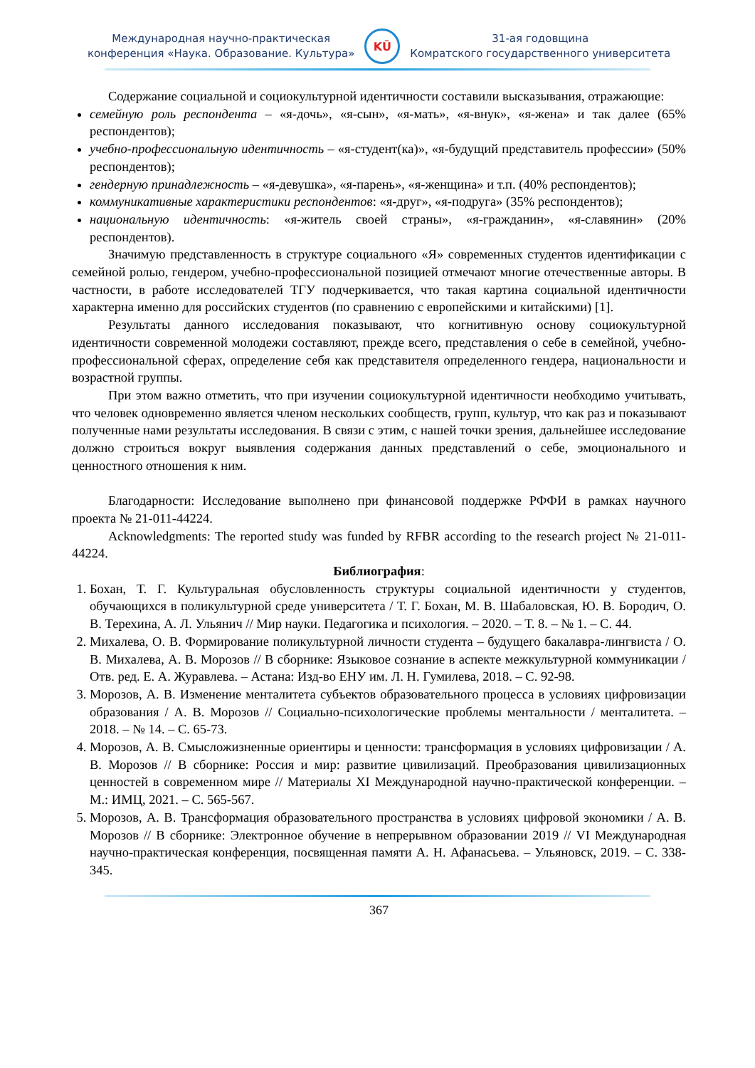Международная научно-практическая
конференция «Наука. Образование. Культура»
KŪ
31-ая годовщина
Комратского государственного университета
Содержание социальной и социокультурной идентичности составили высказывания, отражающие:
семейную роль респондента – «я-дочь», «я-сын», «я-мать», «я-внук», «я-жена» и так далее (65% респондентов);
учебно-профессиональную идентичность – «я-студент(ка)», «я-будущий представитель профессии» (50% респондентов);
гендерную принадлежность – «я-девушка», «я-парень», «я-женщина» и т.п. (40% респондентов);
коммуникативные характеристики респондентов: «я-друг», «я-подруга» (35% респондентов);
национальную идентичность: «я-житель своей страны», «я-гражданин», «я-славянин» (20% респондентов).
Значимую представленность в структуре социального «Я» современных студентов идентификации с семейной ролью, гендером, учебно-профессиональной позицией отмечают многие отечественные авторы. В частности, в работе исследователей ТГУ подчеркивается, что такая картина социальной идентичности характерна именно для российских студентов (по сравнению с европейскими и китайскими) [1].
Результаты данного исследования показывают, что когнитивную основу социокультурной идентичности современной молодежи составляют, прежде всего, представления о себе в семейной, учебно-профессиональной сферах, определение себя как представителя определенного гендера, национальности и возрастной группы.
При этом важно отметить, что при изучении социокультурной идентичности необходимо учитывать, что человек одновременно является членом нескольких сообществ, групп, культур, что как раз и показывают полученные нами результаты исследования. В связи с этим, с нашей точки зрения, дальнейшее исследование должно строиться вокруг выявления содержания данных представлений о себе, эмоционального и ценностного отношения к ним.
Благодарности: Исследование выполнено при финансовой поддержке РФФИ в рамках научного проекта № 21-011-44224.
Acknowledgments: The reported study was funded by RFBR according to the research project № 21-011-44224.
Библиография:
1. Бохан, Т. Г. Культуральная обусловленность структуры социальной идентичности у студентов, обучающихся в поликультурной среде университета / Т. Г. Бохан, М. В. Шабаловская, Ю. В. Бородич, О. В. Терехина, А. Л. Ульянич // Мир науки. Педагогика и психология. – 2020. – Т. 8. – № 1. – С. 44.
2. Михалева, О. В. Формирование поликультурной личности студента – будущего бакалавра-лингвиста / О. В. Михалева, А. В. Морозов // В сборнике: Языковое сознание в аспекте межкультурной коммуникации / Отв. ред. Е. А. Журавлева. – Астана: Изд-во ЕНУ им. Л. Н. Гумилева, 2018. – С. 92-98.
3. Морозов, А. В. Изменение менталитета субъектов образовательного процесса в условиях цифровизации образования / А. В. Морозов // Социально-психологические проблемы ментальности / менталитета. – 2018. – № 14. – С. 65-73.
4. Морозов, А. В. Смысложизненные ориентиры и ценности: трансформация в условиях цифровизации / А. В. Морозов // В сборнике: Россия и мир: развитие цивилизаций. Преобразования цивилизационных ценностей в современном мире // Материалы XI Международной научно-практической конференции. – М.: ИМЦ, 2021. – С. 565-567.
5. Морозов, А. В. Трансформация образовательного пространства в условиях цифровой экономики / А. В. Морозов // В сборнике: Электронное обучение в непрерывном образовании 2019 // VI Международная научно-практическая конференция, посвященная памяти А. Н. Афанасьева. – Ульяновск, 2019. – С. 338-345.
367